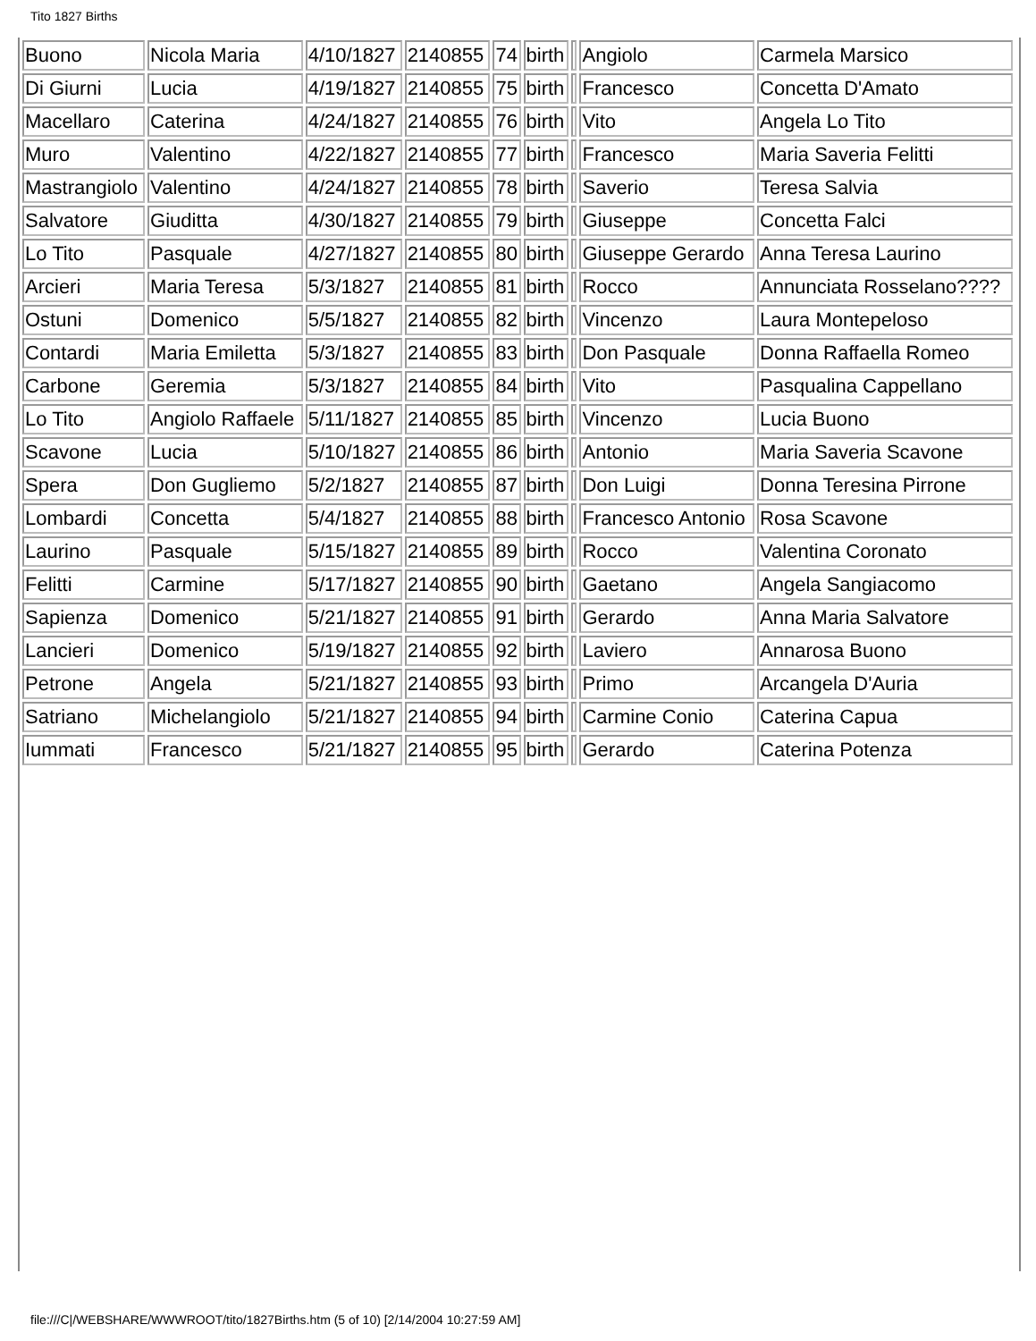Tito 1827 Births
| Buono | Nicola Maria | 4/10/1827 | 2140855 | 74 | birth | | Angiolo | Carmela Marsico |
| Di Giurni | Lucia | 4/19/1827 | 2140855 | 75 | birth | | Francesco | Concetta D'Amato |
| Macellaro | Caterina | 4/24/1827 | 2140855 | 76 | birth | | Vito | Angela Lo Tito |
| Muro | Valentino | 4/22/1827 | 2140855 | 77 | birth | | Francesco | Maria Saveria Felitti |
| Mastrangiolo | Valentino | 4/24/1827 | 2140855 | 78 | birth | | Saverio | Teresa Salvia |
| Salvatore | Giuditta | 4/30/1827 | 2140855 | 79 | birth | | Giuseppe | Concetta Falci |
| Lo Tito | Pasquale | 4/27/1827 | 2140855 | 80 | birth | | Giuseppe Gerardo | Anna Teresa Laurino |
| Arcieri | Maria Teresa | 5/3/1827 | 2140855 | 81 | birth | | Rocco | Annunciata Rosselano???? |
| Ostuni | Domenico | 5/5/1827 | 2140855 | 82 | birth | | Vincenzo | Laura Montepeloso |
| Contardi | Maria Emiletta | 5/3/1827 | 2140855 | 83 | birth | | Don Pasquale | Donna Raffaella Romeo |
| Carbone | Geremia | 5/3/1827 | 2140855 | 84 | birth | | Vito | Pasqualina Cappellano |
| Lo Tito | Angiolo Raffaele | 5/11/1827 | 2140855 | 85 | birth | | Vincenzo | Lucia Buono |
| Scavone | Lucia | 5/10/1827 | 2140855 | 86 | birth | | Antonio | Maria Saveria Scavone |
| Spera | Don Gugliemo | 5/2/1827 | 2140855 | 87 | birth | | Don Luigi | Donna Teresina Pirrone |
| Lombardi | Concetta | 5/4/1827 | 2140855 | 88 | birth | | Francesco Antonio | Rosa Scavone |
| Laurino | Pasquale | 5/15/1827 | 2140855 | 89 | birth | | Rocco | Valentina Coronato |
| Felitti | Carmine | 5/17/1827 | 2140855 | 90 | birth | | Gaetano | Angela Sangiacomo |
| Sapienza | Domenico | 5/21/1827 | 2140855 | 91 | birth | | Gerardo | Anna Maria Salvatore |
| Lancieri | Domenico | 5/19/1827 | 2140855 | 92 | birth | | Laviero | Annarosa Buono |
| Petrone | Angela | 5/21/1827 | 2140855 | 93 | birth | | Primo | Arcangela D'Auria |
| Satriano | Michelangiolo | 5/21/1827 | 2140855 | 94 | birth | | Carmine Conio | Caterina Capua |
| Iummati | Francesco | 5/21/1827 | 2140855 | 95 | birth | | Gerardo | Caterina Potenza |
file:///C|/WEBSHARE/WWWROOT/tito/1827Births.htm (5 of 10) [2/14/2004 10:27:59 AM]